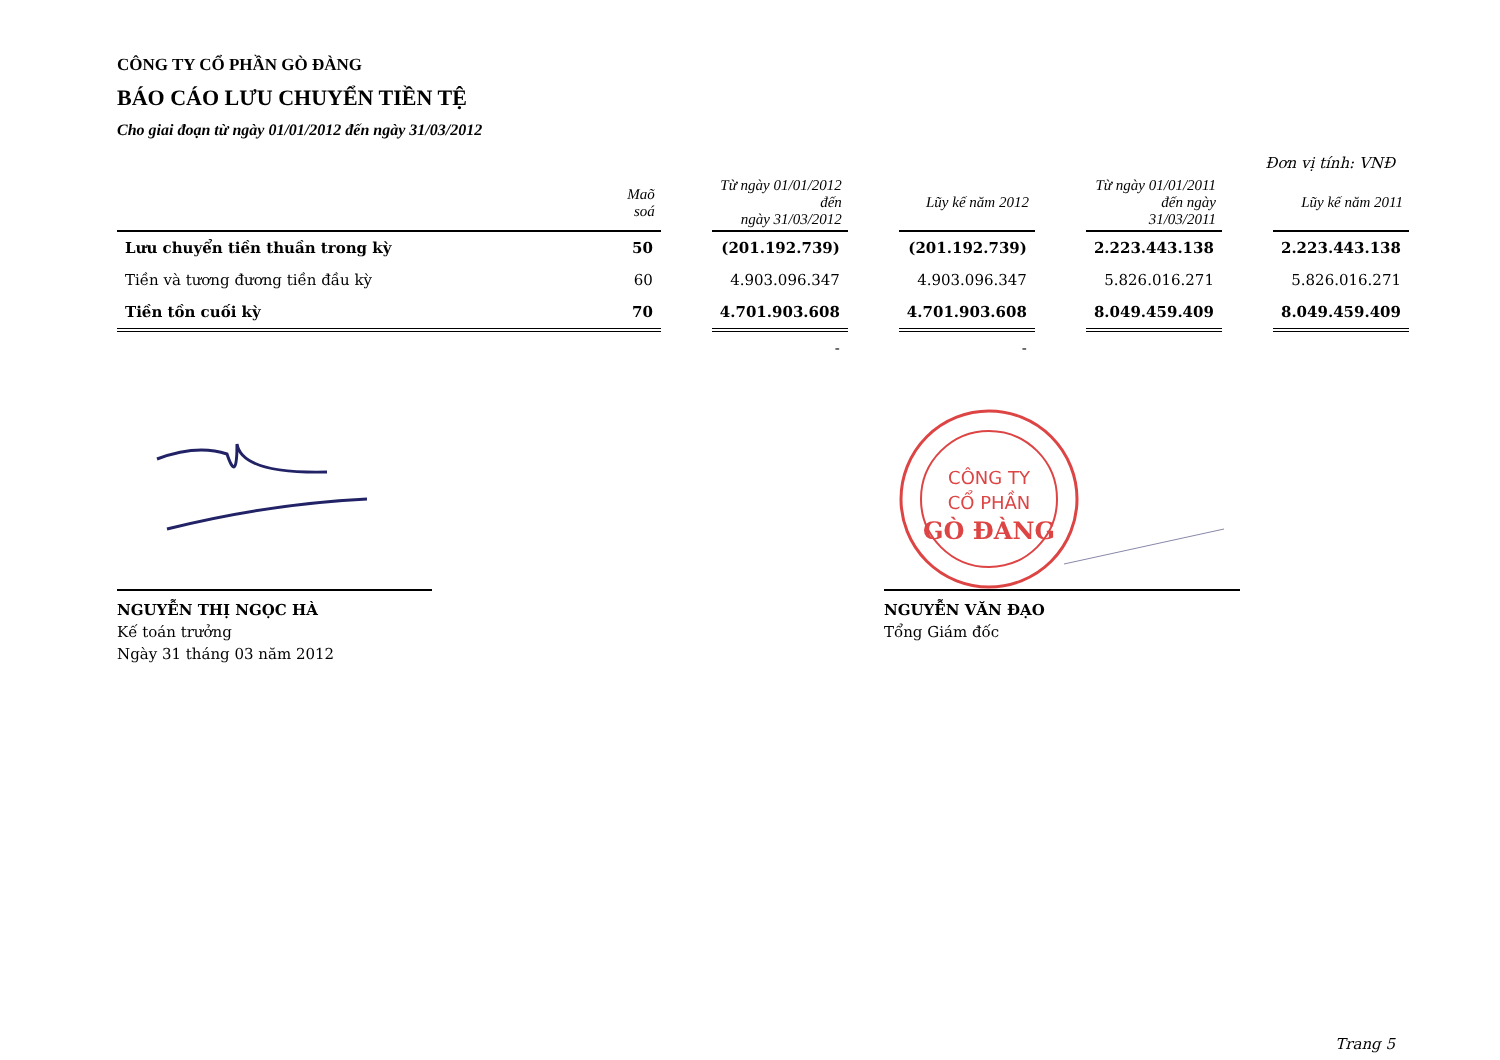CÔNG TY CỔ PHẦN GÒ ĐÀNG
BÁO CÁO LƯU CHUYỂN TIỀN TỆ
Cho giai đoạn từ ngày 01/01/2012 đến ngày 31/03/2012
Đơn vị tính: VNĐ
| | Maõ soá | | Từ ngày 01/01/2012 đến ngày 31/03/2012 | | Lũy kế năm 2012 | | Từ ngày 01/01/2011 đến ngày 31/03/2011 | | Lũy kế năm 2011 |
| --- | --- | --- | --- | --- | --- | --- | --- | --- | --- |
| Lưu chuyển tiền thuần trong kỳ | 50 | | (201.192.739) | | (201.192.739) | | 2.223.443.138 | | 2.223.443.138 |
| Tiền và tương đương tiền đầu kỳ | 60 | | 4.903.096.347 | | 4.903.096.347 | | 5.826.016.271 | | 5.826.016.271 |
| Tiền tồn cuối kỳ | 70 | | 4.701.903.608 | | 4.701.903.608 | | 8.049.459.409 | | 8.049.459.409 |
| | | | - | | - | | | | |
NGUYỄN THỊ NGỌC HÀ
Kế toán trưởng
Ngày 31 tháng 03 năm 2012
CÔNG TY
CỔ PHẦN
GÒ ĐÀNG
NGUYỄN VĂN ĐẠO
Tổng Giám đốc
Trang 5